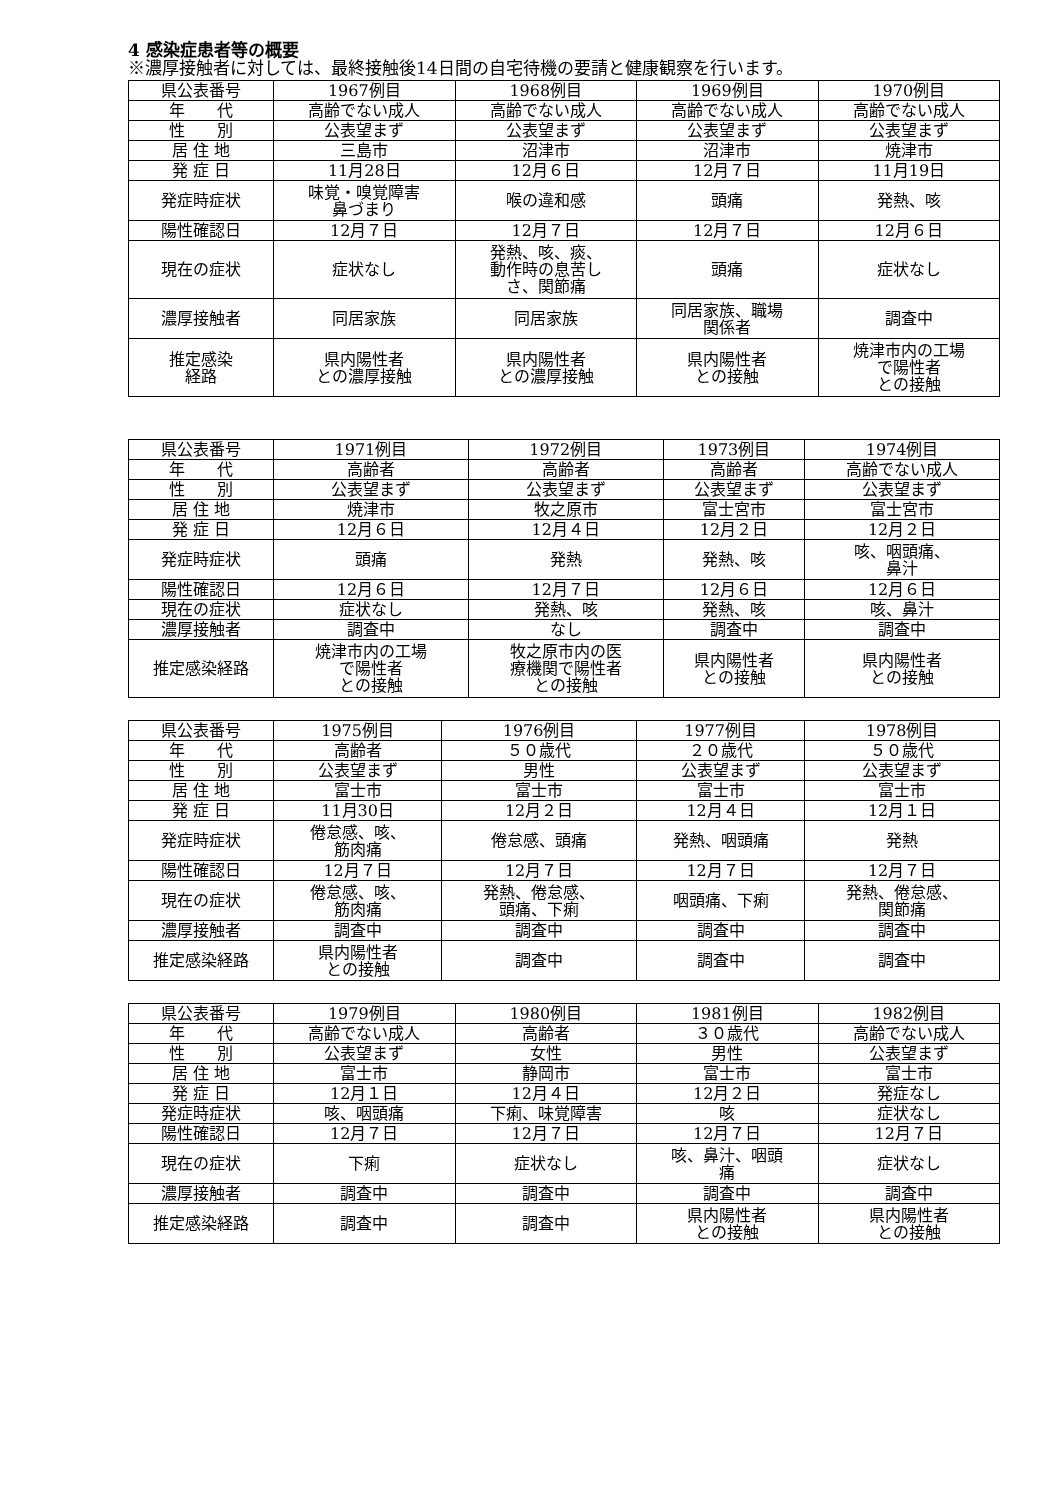4 感染症患者等の概要
※濃厚接触者に対しては、最終接触後14日間の自宅待機の要請と健康観察を行います。
| 県公表番号 | 1967例目 | 1968例目 | 1969例目 | 1970例目 |
| 年 代 | 高齢でない成人 | 高齢でない成人 | 高齢でない成人 | 高齢でない成人 |
| 性 別 | 公表望まず | 公表望まず | 公表望まず | 公表望まず |
| 居 住 地 | 三島市 | 沼津市 | 沼津市 | 焼津市 |
| 発 症 日 | 11月28日 | 12月６日 | 12月７日 | 11月19日 |
| 発症時症状 | 味覚・嗅覚障害 鼻づまり | 喉の違和感 | 頭痛 | 発熱、咳 |
| 陽性確認日 | 12月７日 | 12月７日 | 12月７日 | 12月６日 |
| 現在の症状 | 症状なし | 発熱、咳、痰、 動作時の息苦し さ、関節痛 | 頭痛 | 症状なし |
| 濃厚接触者 | 同居家族 | 同居家族 | 同居家族、職場 関係者 | 調査中 |
| 推定感染 経路 | 県内陽性者 との濃厚接触 | 県内陽性者 との濃厚接触 | 県内陽性者 との接触 | 焼津市内の工場 で陽性者 との接触 |
| 県公表番号 | 1971例目 | 1972例目 | 1973例目 | 1974例目 |
| 年 代 | 高齢者 | 高齢者 | 高齢者 | 高齢でない成人 |
| 性 別 | 公表望まず | 公表望まず | 公表望まず | 公表望まず |
| 居 住 地 | 焼津市 | 牧之原市 | 富士宮市 | 富士宮市 |
| 発 症 日 | 12月６日 | 12月４日 | 12月２日 | 12月２日 |
| 発症時症状 | 頭痛 | 発熱 | 発熱、咳 | 咳、咽頭痛、 鼻汁 |
| 陽性確認日 | 12月６日 | 12月７日 | 12月６日 | 12月６日 |
| 現在の症状 | 症状なし | 発熱、咳 | 発熱、咳 | 咳、鼻汁 |
| 濃厚接触者 | 調査中 | なし | 調査中 | 調査中 |
| 推定感染経路 | 焼津市内の工場 で陽性者 との接触 | 牧之原市内の医 療機関で陽性者 との接触 | 県内陽性者 との接触 | 県内陽性者 との接触 |
| 県公表番号 | 1975例目 | 1976例目 | 1977例目 | 1978例目 |
| 年 代 | 高齢者 | ５０歳代 | ２０歳代 | ５０歳代 |
| 性 別 | 公表望まず | 男性 | 公表望まず | 公表望まず |
| 居 住 地 | 富士市 | 富士市 | 富士市 | 富士市 |
| 発 症 日 | 11月30日 | 12月２日 | 12月４日 | 12月１日 |
| 発症時症状 | 倦怠感、咳、 筋肉痛 | 倦怠感、頭痛 | 発熱、咽頭痛 | 発熱 |
| 陽性確認日 | 12月７日 | 12月７日 | 12月７日 | 12月７日 |
| 現在の症状 | 倦怠感、咳、 筋肉痛 | 発熱、倦怠感、 頭痛、下痢 | 咽頭痛、下痢 | 発熱、倦怠感、 関節痛 |
| 濃厚接触者 | 調査中 | 調査中 | 調査中 | 調査中 |
| 推定感染経路 | 県内陽性者 との接触 | 調査中 | 調査中 | 調査中 |
| 県公表番号 | 1979例目 | 1980例目 | 1981例目 | 1982例目 |
| 年 代 | 高齢でない成人 | 高齢者 | ３０歳代 | 高齢でない成人 |
| 性 別 | 公表望まず | 女性 | 男性 | 公表望まず |
| 居 住 地 | 富士市 | 静岡市 | 富士市 | 富士市 |
| 発 症 日 | 12月１日 | 12月４日 | 12月２日 | 発症なし |
| 発症時症状 | 咳、咽頭痛 | 下痢、味覚障害 | 咳 | 症状なし |
| 陽性確認日 | 12月７日 | 12月７日 | 12月７日 | 12月７日 |
| 現在の症状 | 下痢 | 症状なし | 咳、鼻汁、咽頭 痛 | 症状なし |
| 濃厚接触者 | 調査中 | 調査中 | 調査中 | 調査中 |
| 推定感染経路 | 調査中 | 調査中 | 県内陽性者 との接触 | 県内陽性者 との接触 |